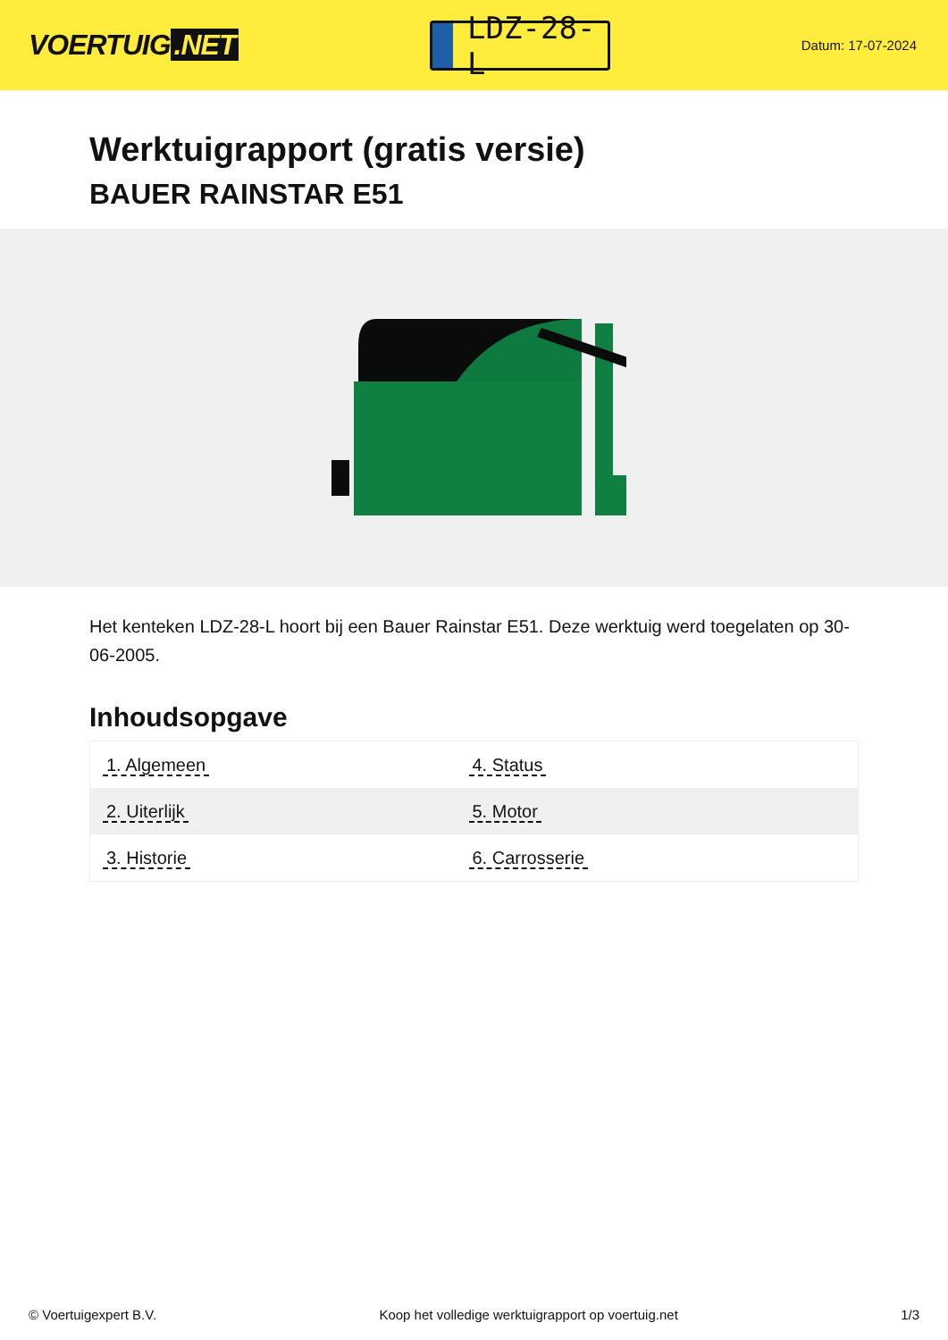VOERTUIG.NET
LDZ-28-L
Datum: 17-07-2024
Werktuigrapport (gratis versie)
BAUER RAINSTAR E51
Het kenteken LDZ-28-L hoort bij een Bauer Rainstar E51. Deze werktuig werd toegelaten op 30-06-2005.
Inhoudsopgave
| 1. Algemeen | 4. Status |
| 2. Uiterlijk | 5. Motor |
| 3. Historie | 6. Carrosserie |
© Voertuigexpert B.V. Koop het volledige werktuigrapport op voertuig.net 1/3